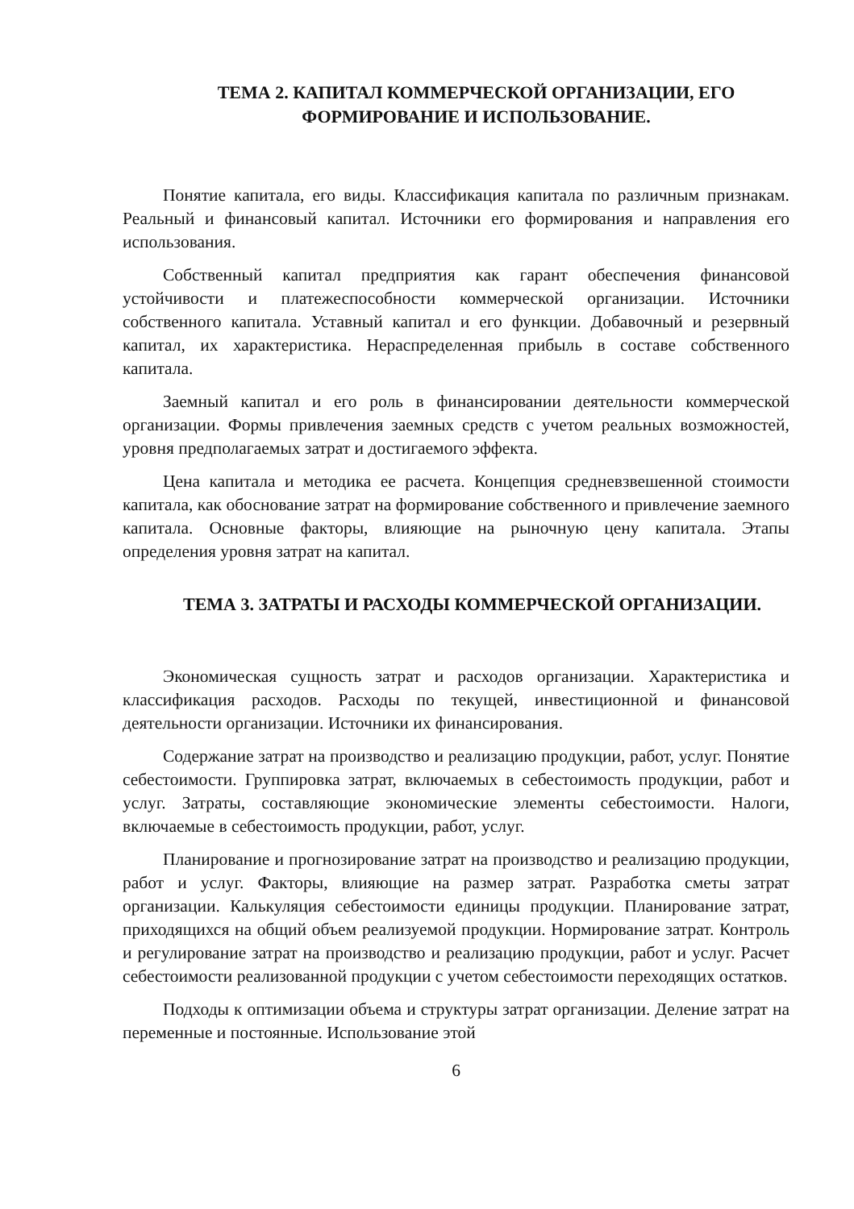ТЕМА 2. КАПИТАЛ КОММЕРЧЕСКОЙ ОРГАНИЗАЦИИ, ЕГО ФОРМИРОВАНИЕ И ИСПОЛЬЗОВАНИЕ.
Понятие капитала, его виды. Классификация капитала по различным признакам. Реальный и финансовый капитал. Источники его формирования и направления его использования.
Собственный капитал предприятия как гарант обеспечения финансовой устойчивости и платежеспособности коммерческой организации. Источники собственного капитала. Уставный капитал и его функции. Добавочный и резервный капитал, их характеристика. Нераспределенная прибыль в составе собственного капитала.
Заемный капитал и его роль в финансировании деятельности коммерческой организации. Формы привлечения заемных средств с учетом реальных возможностей, уровня предполагаемых затрат и достигаемого эффекта.
Цена капитала и методика ее расчета. Концепция средневзвешенной стоимости капитала, как обоснование затрат на формирование собственного и привлечение заемного капитала. Основные факторы, влияющие на рыночную цену капитала. Этапы определения уровня затрат на капитал.
ТЕМА 3. ЗАТРАТЫ И РАСХОДЫ КОММЕРЧЕСКОЙ ОРГАНИЗАЦИИ.
Экономическая сущность затрат и расходов организации. Характеристика и классификация расходов. Расходы по текущей, инвестиционной и финансовой деятельности организации. Источники их финансирования.
Содержание затрат на производство и реализацию продукции, работ, услуг. Понятие себестоимости. Группировка затрат, включаемых в себестоимость продукции, работ и услуг. Затраты, составляющие экономические элементы себестоимости. Налоги, включаемые в себестоимость продукции, работ, услуг.
Планирование и прогнозирование затрат на производство и реализацию продукции, работ и услуг. Факторы, влияющие на размер затрат. Разработка сметы затрат организации. Калькуляция себестоимости единицы продукции. Планирование затрат, приходящихся на общий объем реализуемой продукции. Нормирование затрат. Контроль и регулирование затрат на производство и реализацию продукции, работ и услуг. Расчет себестоимости реализованной продукции с учетом себестоимости переходящих остатков.
Подходы к оптимизации объема и структуры затрат организации. Деление затрат на переменные и постоянные. Использование этой
6